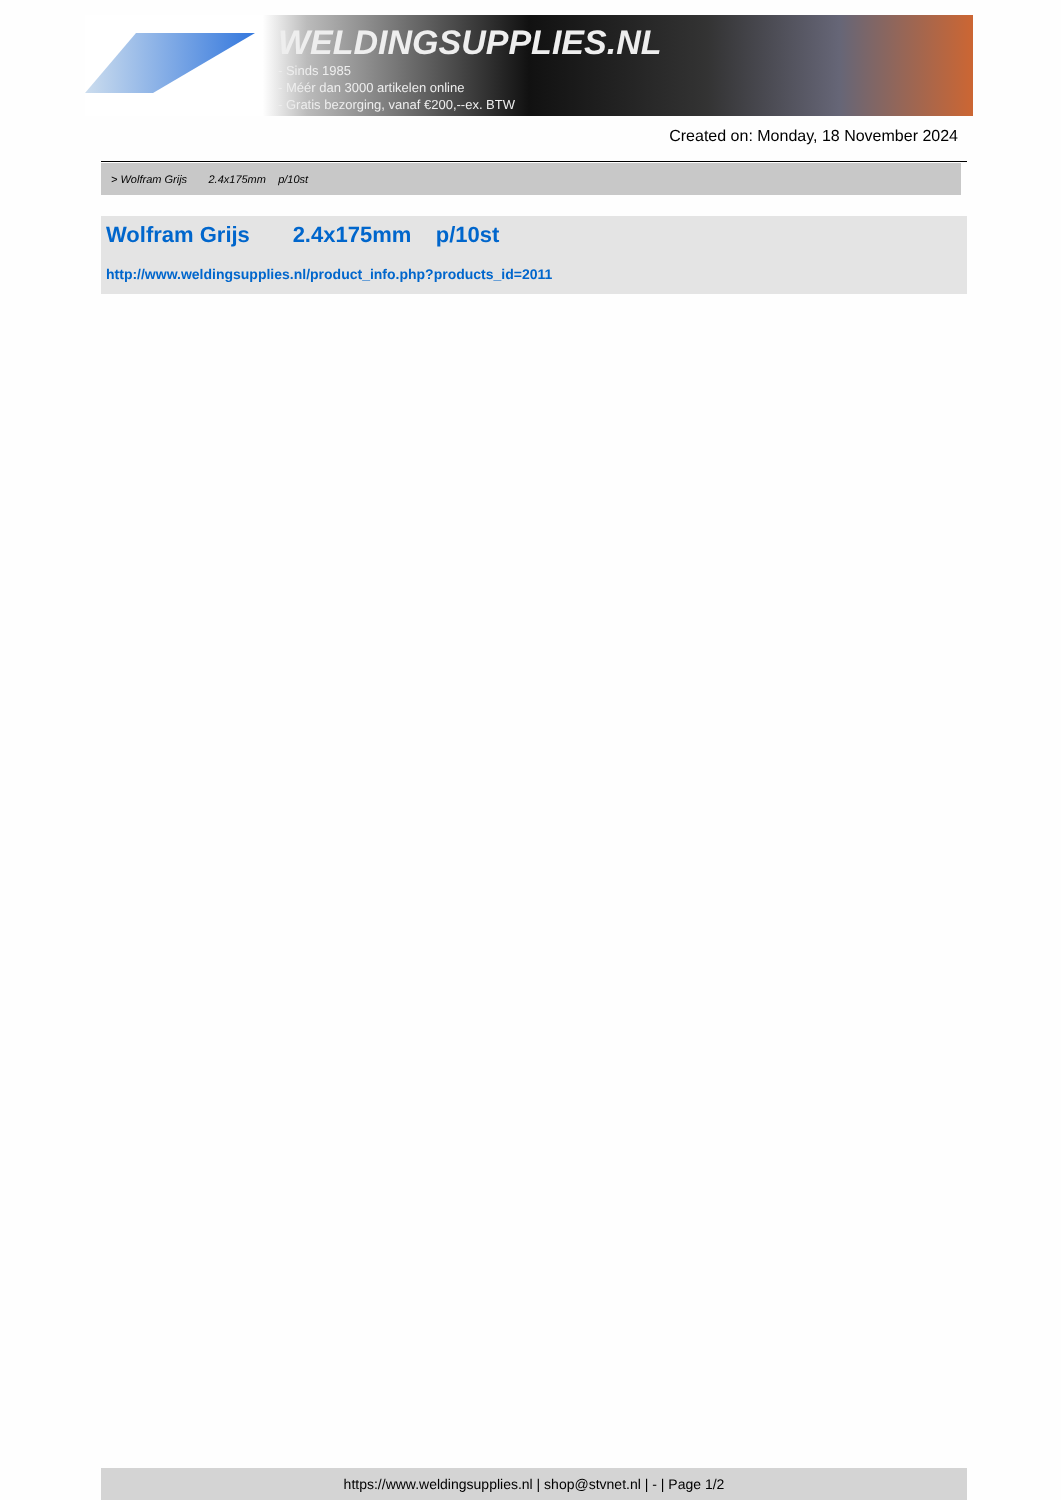WELDINGSUPPLIES.NL
- Sinds 1985
- Méér dan 3000 artikelen online
- Gratis bezorging, vanaf €200,--ex. BTW
Created on: Monday, 18 November 2024
> Wolfram Grijs 2.4x175mm p/10st
Wolfram Grijs 2.4x175mm p/10st
http://www.weldingsupplies.nl/product_info.php?products_id=2011
https://www.weldingsupplies.nl | shop@stvnet.nl | - | Page 1/2